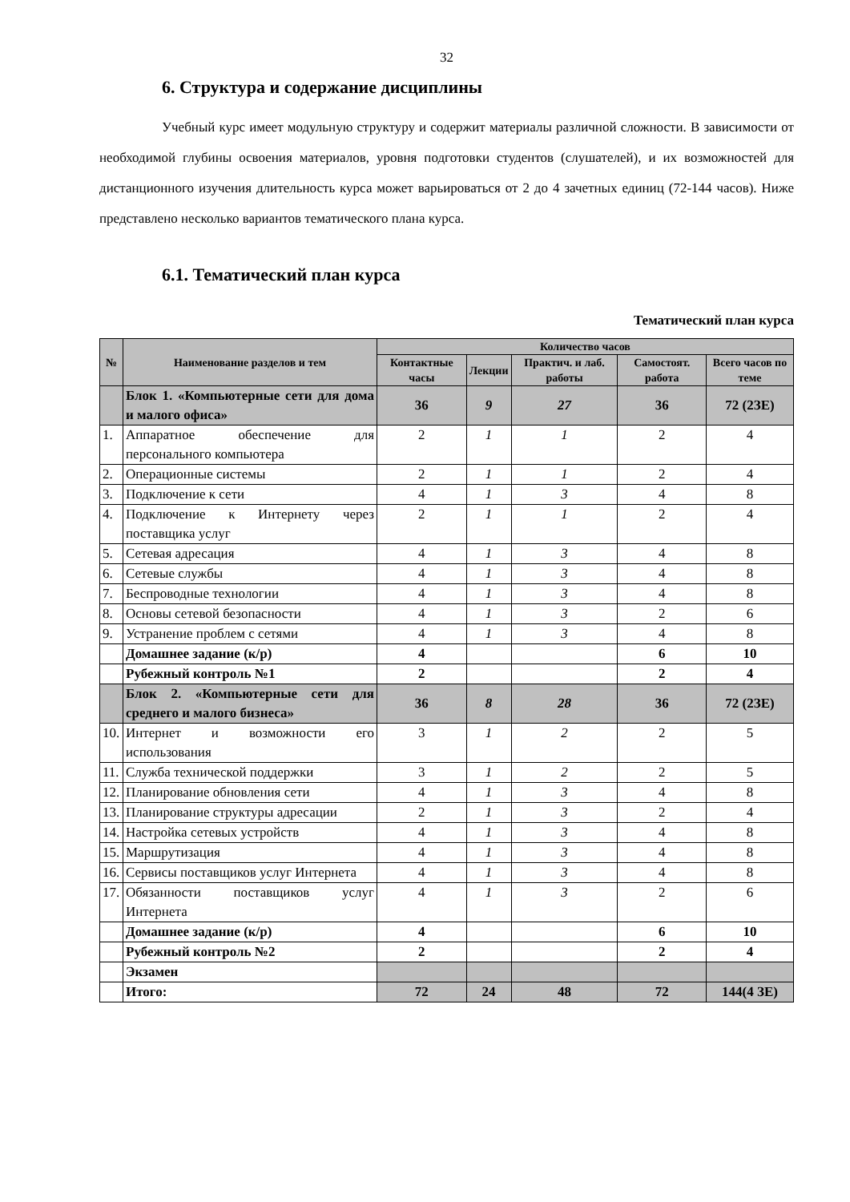32
6. Структура и содержание дисциплины
Учебный курс имеет модульную структуру и содержит материалы различной сложности. В зависимости от необходимой глубины освоения материалов, уровня подготовки студентов (слушателей), и их возможностей для дистанционного изучения длительность курса может варьироваться от 2 до 4 зачетных единиц (72-144 часов). Ниже представлено несколько вариантов тематического плана курса.
6.1. Тематический план курса
Тематический план курса
| № | Наименование разделов и тем | Количество часов | | | | |
| --- | --- | --- | --- | --- | --- | --- |
| | | Контактные часы | Лекции | Практич. и лаб. работы | Самостоят. работа | Всего часов по теме |
| | Блок 1. «Компьютерные сети для дома и малого офиса» | 36 | 9 | 27 | 36 | 72 (2ЗЕ) |
| 1. | Аппаратное обеспечение для персонального компьютера | 2 | 1 | 1 | 2 | 4 |
| 2. | Операционные системы | 2 | 1 | 1 | 2 | 4 |
| 3. | Подключение к сети | 4 | 1 | 3 | 4 | 8 |
| 4. | Подключение к Интернету через поставщика услуг | 2 | 1 | 1 | 2 | 4 |
| 5. | Сетевая адресация | 4 | 1 | 3 | 4 | 8 |
| 6. | Сетевые службы | 4 | 1 | 3 | 4 | 8 |
| 7. | Беспроводные технологии | 4 | 1 | 3 | 4 | 8 |
| 8. | Основы сетевой безопасности | 4 | 1 | 3 | 2 | 6 |
| 9. | Устранение проблем с сетями | 4 | 1 | 3 | 4 | 8 |
| | Домашнее задание (к/р) | 4 | | | 6 | 10 |
| | Рубежный контроль №1 | 2 | | | 2 | 4 |
| | Блок 2. «Компьютерные сети для среднего и малого бизнеса» | 36 | 8 | 28 | 36 | 72 (2ЗЕ) |
| 10. | Интернет и возможности его использования | 3 | 1 | 2 | 2 | 5 |
| 11. | Служба технической поддержки | 3 | 1 | 2 | 2 | 5 |
| 12. | Планирование обновления сети | 4 | 1 | 3 | 4 | 8 |
| 13. | Планирование структуры адресации | 2 | 1 | 3 | 2 | 4 |
| 14. | Настройка сетевых устройств | 4 | 1 | 3 | 4 | 8 |
| 15. | Маршрутизация | 4 | 1 | 3 | 4 | 8 |
| 16. | Сервисы поставщиков услуг Интернета | 4 | 1 | 3 | 4 | 8 |
| 17. | Обязанности поставщиков услуг Интернета | 4 | 1 | 3 | 2 | 6 |
| | Домашнее задание (к/р) | 4 | | | 6 | 10 |
| | Рубежный контроль №2 | 2 | | | 2 | 4 |
| | Экзамен | | | | | |
| | Итого: | 72 | 24 | 48 | 72 | 144(4 ЗЕ) |